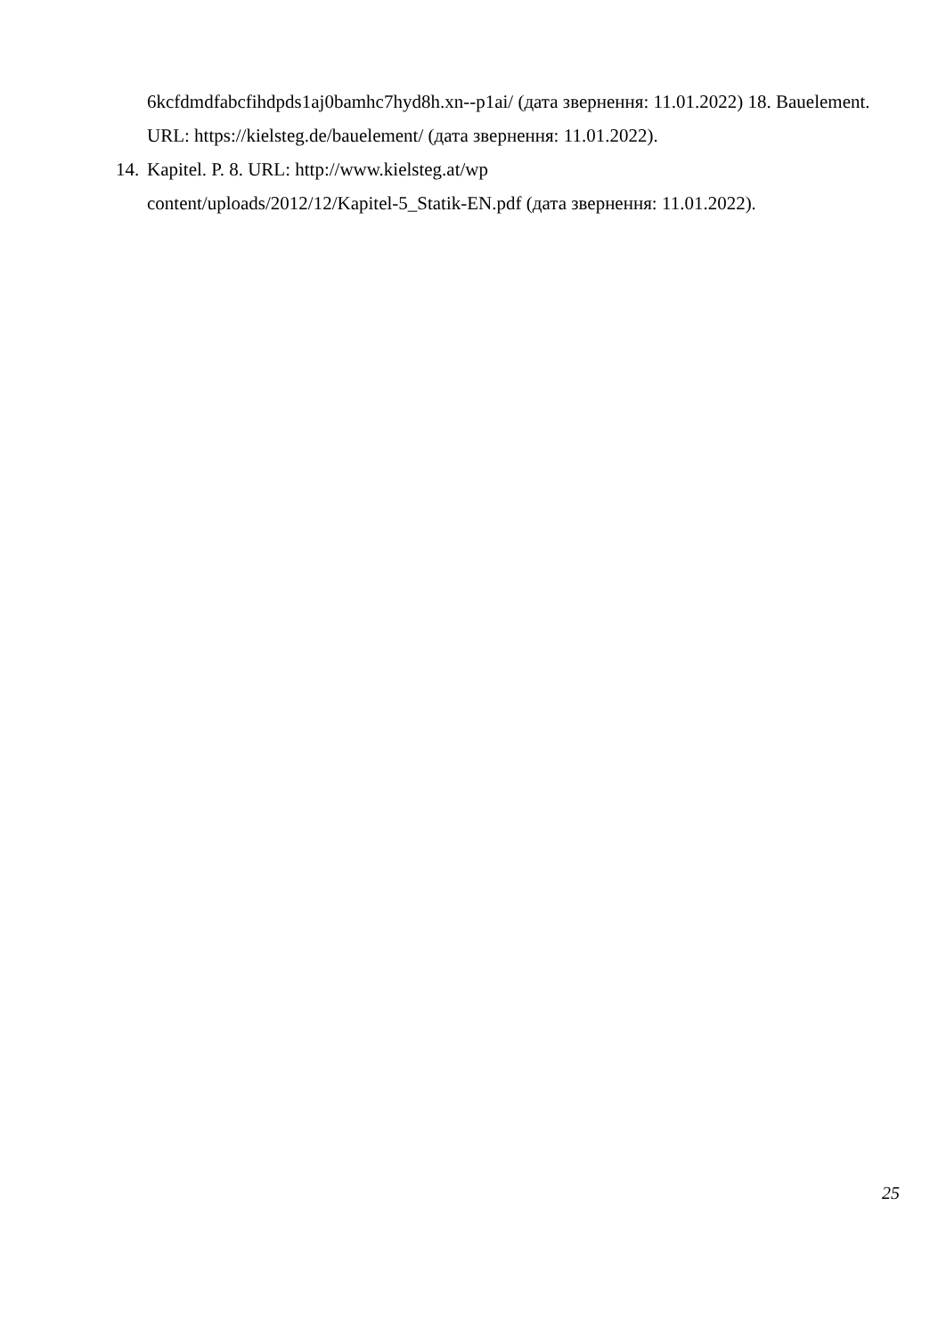6kcfdmdfabcfihdpds1aj0bamhc7hyd8h.xn--p1ai/ (дата звернення: 11.01.2022) 18. Bauelement. URL: https://kielsteg.de/bauelement/ (дата звернення: 11.01.2022).
14. Kapitel. P. 8. URL: http://www.kielsteg.at/wp
content/uploads/2012/12/Kapitel-5_Statik-EN.pdf (дата звернення: 11.01.2022).
25